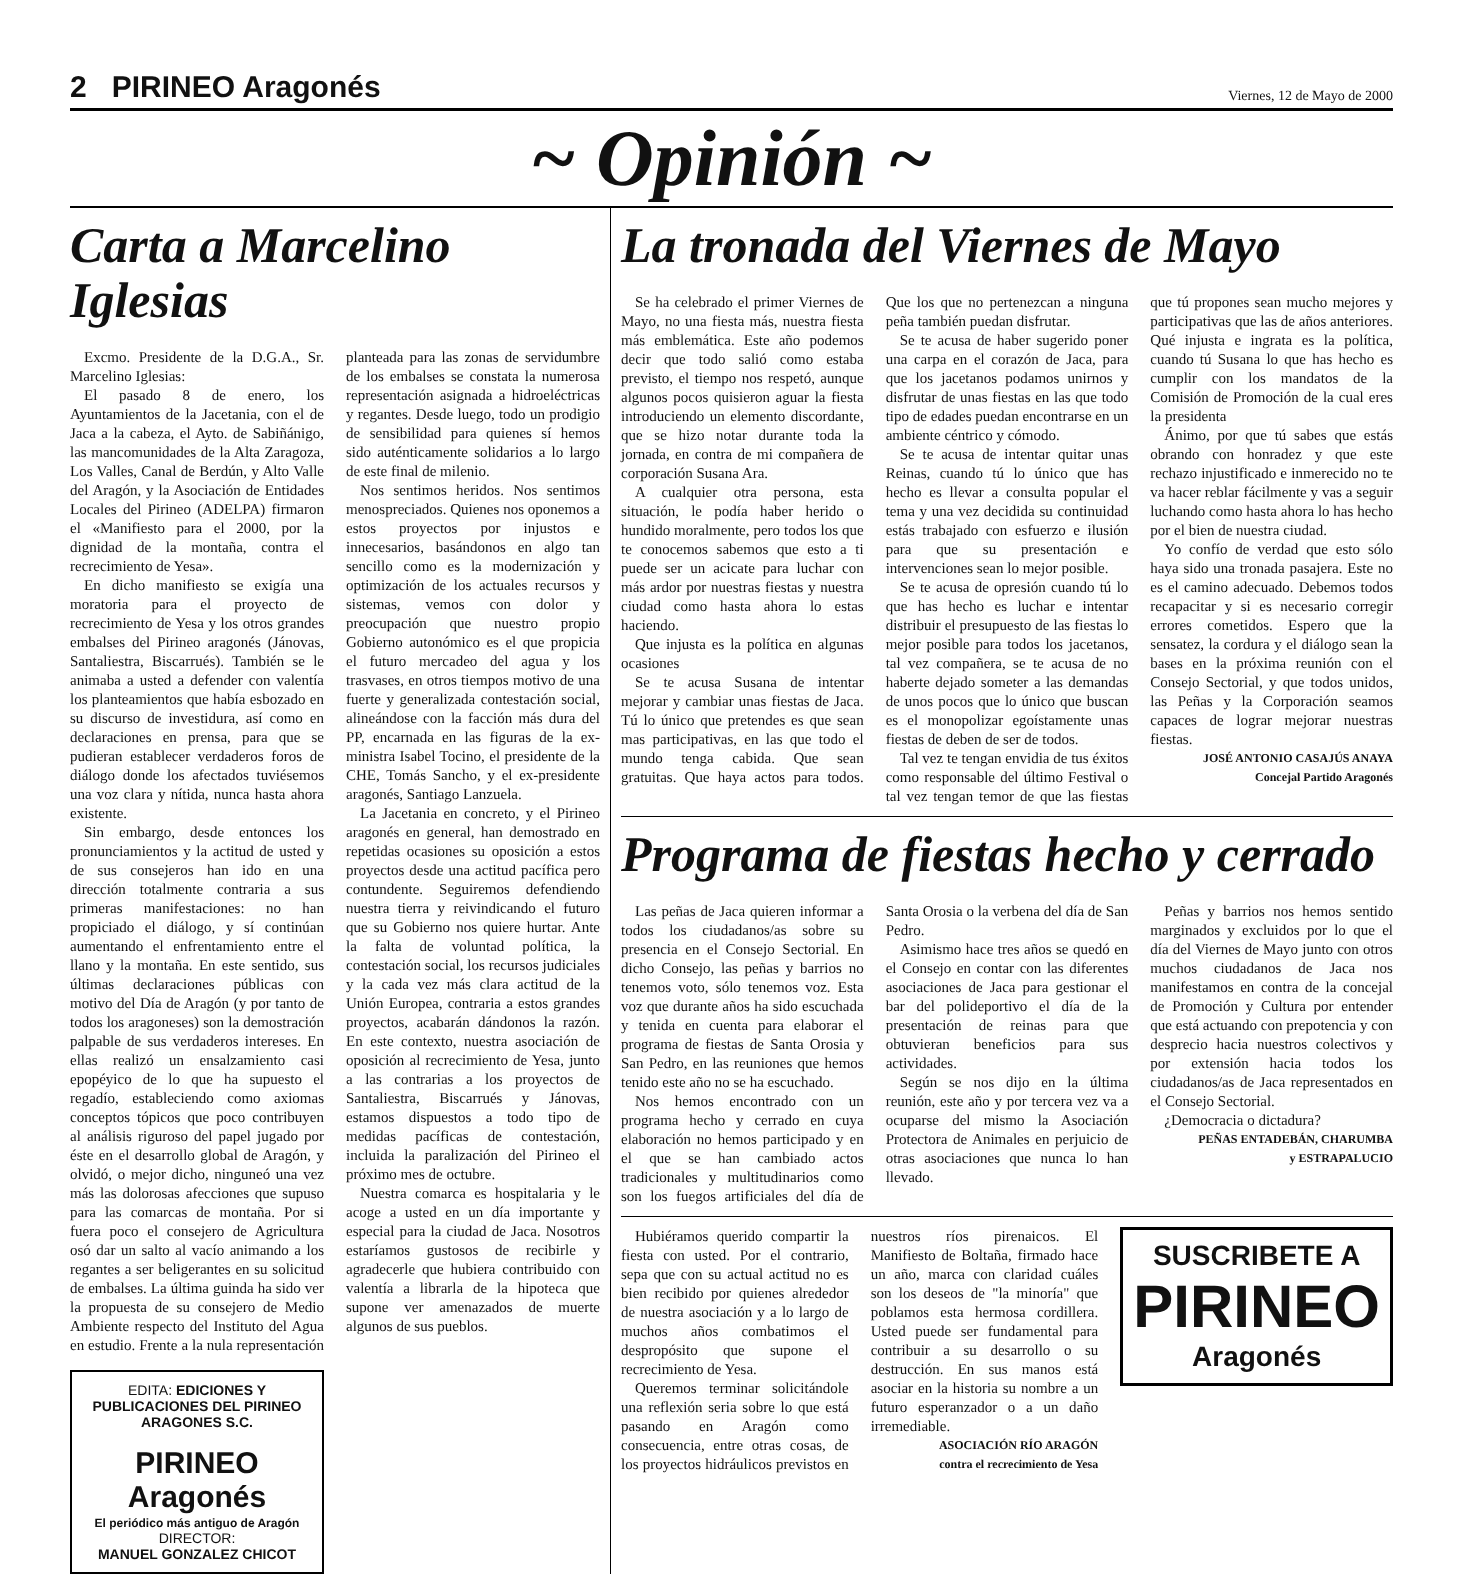2 PIRINEO Aragonés
Viernes, 12 de Mayo de 2000
~ Opinión ~
Carta a Marcelino Iglesias
Excmo. Presidente de la D.G.A., Sr. Marcelino Iglesias:
El pasado 8 de enero, los Ayuntamientos de la Jacetania, con el de Jaca a la cabeza, el Ayto. de Sabiñánigo, las mancomunidades de la Alta Zaragoza, Los Valles, Canal de Berdún, y Alto Valle del Aragón, y la Asociación de Entidades Locales del Pirineo (ADELPA) firmaron el «Manifiesto para el 2000, por la dignidad de la montaña, contra el recrecimiento de Yesa».
En dicho manifiesto se exigía una moratoria para el proyecto de recrecimiento de Yesa y los otros grandes embalses del Pirineo aragonés (Jánovas, Santaliestra, Biscarrués). También se le animaba a usted a defender con valentía los planteamientos que había esbozado en su discurso de investidura, así como en declaraciones en prensa, para que se pudieran establecer verdaderos foros de diálogo donde los afectados tuviésemos una voz clara y nítida, nunca hasta ahora existente.
Sin embargo, desde entonces los pronunciamientos y la actitud de usted y de sus consejeros han ido en una dirección totalmente contraria a sus primeras manifestaciones: no han propiciado el diálogo, y sí continúan aumentando el enfrentamiento entre el llano y la montaña. En este sentido, sus últimas declaraciones públicas con motivo del Día de Aragón (y por tanto de todos los aragoneses) son la demostración palpable de sus verdaderos intereses. En ellas realizó un ensalzamiento casi epopéyico de lo que ha supuesto el regadío, estableciendo como axiomas conceptos tópicos que poco contribuyen al análisis riguroso del papel jugado por éste en el desarrollo global de Aragón, y olvidó, o mejor dicho, ninguneó una vez más las dolorosas afecciones que supuso para las comarcas de montaña. Por si fuera poco el consejero de Agricultura osó dar un salto al vacío animando a los regantes a ser beligerantes en su solicitud de embalses. La última guinda ha sido ver la propuesta de su consejero de Medio Ambiente respecto del Instituto del Agua en estudio. Frente a la nula representación planteada para las zonas de servidumbre de los embalses se constata la numerosa representación asignada a hidroeléctricas y regantes. Desde luego, todo un prodigio de sensibilidad para quienes sí hemos sido auténticamente solidarios a lo largo de este final de milenio.
Nos sentimos heridos. Nos sentimos menospreciados. Quienes nos oponemos a estos proyectos por injustos e innecesarios, basándonos en algo tan sencillo como es la modernización y optimización de los actuales recursos y sistemas, vemos con dolor y preocupación que nuestro propio Gobierno autonómico es el que propicia el futuro mercadeo del agua y los trasvases, en otros tiempos motivo de una fuerte y generalizada contestación social, alineándose con la facción más dura del PP, encarnada en las figuras de la ex-ministra Isabel Tocino, el presidente de la CHE, Tomás Sancho, y el ex-presidente aragonés, Santiago Lanzuela.
La Jacetania en concreto, y el Pirineo aragonés en general, han demostrado en repetidas ocasiones su oposición a estos proyectos desde una actitud pacífica pero contundente. Seguiremos defendiendo nuestra tierra y reivindicando el futuro que su Gobierno nos quiere hurtar. Ante la falta de voluntad política, la contestación social, los recursos judiciales y la cada vez más clara actitud de la Unión Europea, contraria a estos grandes proyectos, acabarán dándonos la razón. En este contexto, nuestra asociación de oposición al recrecimiento de Yesa, junto a las contrarias a los proyectos de Santaliestra, Biscarrués y Jánovas, estamos dispuestos a todo tipo de medidas pacíficas de contestación, incluida la paralización del Pirineo el próximo mes de octubre.
Nuestra comarca es hospitalaria y le acoge a usted en un día importante y especial para la ciudad de Jaca. Nosotros estaríamos gustosos de recibirle y agradecerle que hubiera contribuido con valentía a librarla de la hipoteca que supone ver amenazados de muerte algunos de sus pueblos.
EDITA: EDICIONES Y PUBLICACIONES DEL PIRINEO ARAGONES S.C.
PIRINEO Aragonés
El periódico más antiguo de Aragón
DIRECTOR:
MANUEL GONZALEZ CHICOT
La tronada del Viernes de Mayo
Se ha celebrado el primer Viernes de Mayo, no una fiesta más, nuestra fiesta más emblemática. Este año podemos decir que todo salió como estaba previsto, el tiempo nos respetó, aunque algunos pocos quisieron aguar la fiesta introduciendo un elemento discordante, que se hizo notar durante toda la jornada, en contra de mi compañera de corporación Susana Ara.
A cualquier otra persona, esta situación, le podía haber herido o hundido moralmente, pero todos los que te conocemos sabemos que esto a ti puede ser un acicate para luchar con más ardor por nuestras fiestas y nuestra ciudad como hasta ahora lo estas haciendo.
Que injusta es la política en algunas ocasiones
Se te acusa Susana de intentar mejorar y cambiar unas fiestas de Jaca. Tú lo único que pretendes es que sean mas participativas, en las que todo el mundo tenga cabida. Que sean gratuitas. Que haya actos para todos. Que los que no pertenezcan a ninguna peña también puedan disfrutar.
Se te acusa de haber sugerido poner una carpa en el corazón de Jaca, para que los jacetanos podamos unirnos y disfrutar de unas fiestas en las que todo tipo de edades puedan encontrarse en un ambiente céntrico y cómodo.
Se te acusa de intentar quitar unas Reinas, cuando tú lo único que has hecho es llevar a consulta popular el tema y una vez decidida su continuidad estás trabajado con esfuerzo e ilusión para que su presentación e intervenciones sean lo mejor posible.
Se te acusa de opresión cuando tú lo que has hecho es luchar e intentar distribuir el presupuesto de las fiestas lo mejor posible para todos los jacetanos, tal vez compañera, se te acusa de no haberte dejado someter a las demandas de unos pocos que lo único que buscan es el monopolizar egoístamente unas fiestas de deben de ser de todos.
Tal vez te tengan envidia de tus éxitos como responsable del último Festival o tal vez tengan temor de que las fiestas que tú propones sean mucho mejores y participativas que las de años anteriores. Qué injusta e ingrata es la política, cuando tú Susana lo que has hecho es cumplir con los mandatos de la Comisión de Promoción de la cual eres la presidenta
Ánimo, por que tú sabes que estás obrando con honradez y que este rechazo injustificado e inmerecido no te va hacer reblar fácilmente y vas a seguir luchando como hasta ahora lo has hecho por el bien de nuestra ciudad.
Yo confío de verdad que esto sólo haya sido una tronada pasajera. Este no es el camino adecuado. Debemos todos recapacitar y si es necesario corregir errores cometidos. Espero que la sensatez, la cordura y el diálogo sean la bases en la próxima reunión con el Consejo Sectorial, y que todos unidos, las Peñas y la Corporación seamos capaces de lograr mejorar nuestras fiestas.
JOSÉ ANTONIO CASAJÚS ANAYA
Concejal Partido Aragonés
Programa de fiestas hecho y cerrado
Las peñas de Jaca quieren informar a todos los ciudadanos/as sobre su presencia en el Consejo Sectorial. En dicho Consejo, las peñas y barrios no tenemos voto, sólo tenemos voz. Esta voz que durante años ha sido escuchada y tenida en cuenta para elaborar el programa de fiestas de Santa Orosia y San Pedro, en las reuniones que hemos tenido este año no se ha escuchado.
Nos hemos encontrado con un programa hecho y cerrado en cuya elaboración no hemos participado y en el que se han cambiado actos tradicionales y multitudinarios como son los fuegos artificiales del día de Santa Orosia o la verbena del día de San Pedro.
Asimismo hace tres años se quedó en el Consejo en contar con las diferentes asociaciones de Jaca para gestionar el bar del polideportivo el día de la presentación de reinas para que obtuvieran beneficios para sus actividades.
Según se nos dijo en la última reunión, este año y por tercera vez va a ocuparse del mismo la Asociación Protectora de Animales en perjuicio de otras asociaciones que nunca lo han llevado.
Peñas y barrios nos hemos sentido marginados y excluidos por lo que el día del Viernes de Mayo junto con otros muchos ciudadanos de Jaca nos manifestamos en contra de la concejal de Promoción y Cultura por entender que está actuando con prepotencia y con desprecio hacia nuestros colectivos y por extensión hacia todos los ciudadanos/as de Jaca representados en el Consejo Sectorial.
¿Democracia o dictadura?
PEÑAS ENTADEBÁN, CHARUMBA
y ESTRAPALUCIO
Hubiéramos querido compartir la fiesta con usted. Por el contrario, sepa que con su actual actitud no es bien recibido por quienes alrededor de nuestra asociación y a lo largo de muchos años combatimos el despropósito que supone el recrecimiento de Yesa.
Queremos terminar solicitándole una reflexión seria sobre lo que está pasando en Aragón como consecuencia, entre otras cosas, de los proyectos hidráulicos previstos en nuestros ríos pirenaicos. El Manifiesto de Boltaña, firmado hace un año, marca con claridad cuáles son los deseos de "la minoría" que poblamos esta hermosa cordillera. Usted puede ser fundamental para contribuir a su desarrollo o su destrucción. En sus manos está asociar en la historia su nombre a un futuro esperanzador o a un daño irremediable.
ASOCIACIÓN RÍO ARAGÓN
contra el recrecimiento de Yesa
SUSCRIBETE A
PIRINEO
Aragonés